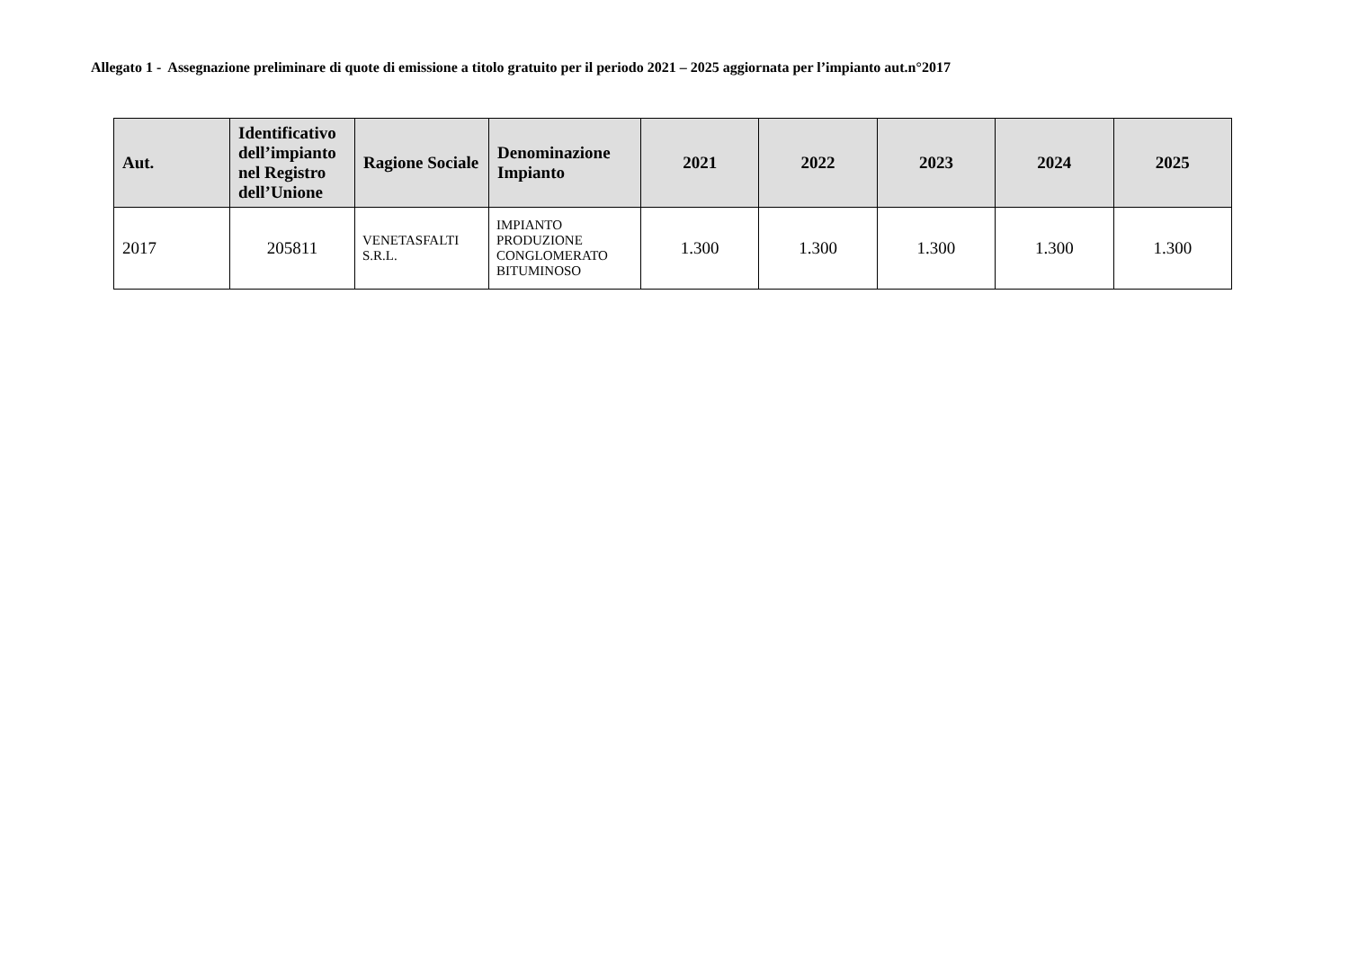Allegato 1 - Assegnazione preliminare di quote di emissione a titolo gratuito per il periodo 2021 – 2025 aggiornata per l’impianto aut.n°2017
| Aut. | Identificativo dell’impianto nel Registro dell’Unione | Ragione Sociale | Denominazione Impianto | 2021 | 2022 | 2023 | 2024 | 2025 |
| --- | --- | --- | --- | --- | --- | --- | --- | --- |
| 2017 | 205811 | VENETASFALTI S.R.L. | IMPIANTO PRODUZIONE CONGLOMERATO BITUMINOSO | 1.300 | 1.300 | 1.300 | 1.300 | 1.300 |